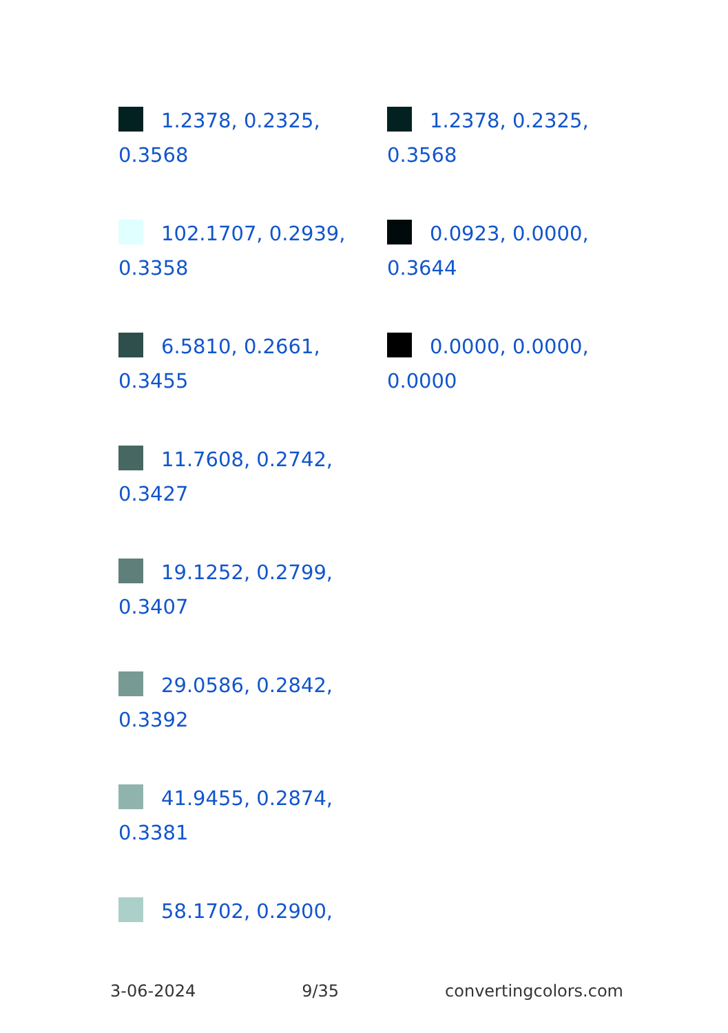1.2378, 0.2325, 0.3568
102.1707, 0.2939, 0.3358
6.5810, 0.2661, 0.3455
11.7608, 0.2742, 0.3427
19.1252, 0.2799, 0.3407
29.0586, 0.2842, 0.3392
41.9455, 0.2874, 0.3381
58.1702, 0.2900,
1.2378, 0.2325, 0.3568
0.0923, 0.0000, 0.3644
0.0000, 0.0000, 0.0000
3-06-2024 9/35 convertingcolors.com